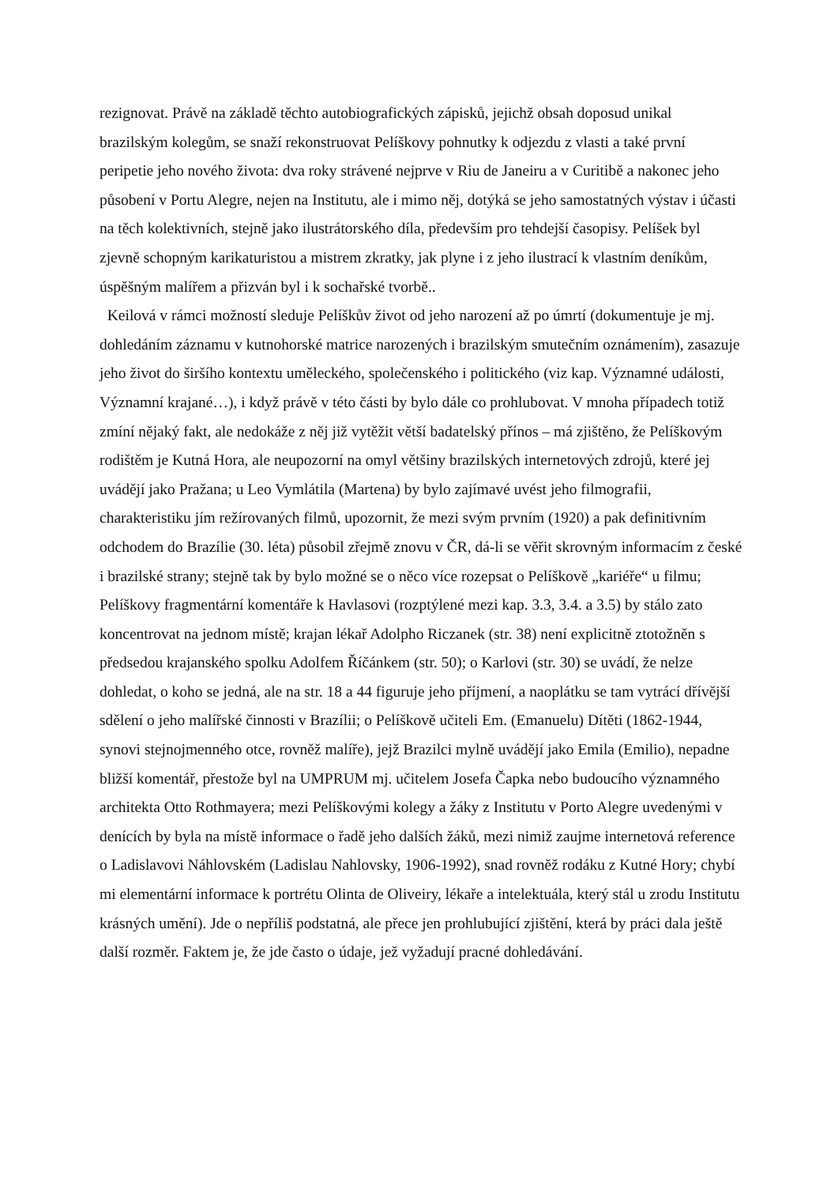rezignovat. Právě na základě těchto autobiografických zápisků, jejichž obsah doposud unikal brazilským kolegům, se snaží rekonstruovat Pelíškovy pohnutky k odjezdu z vlasti a také první peripetie jeho nového života: dva roky strávené nejprve v Riu de Janeiru a v Curitibě a nakonec jeho působení v Portu Alegre, nejen na Institutu, ale i mimo něj, dotýká se jeho samostatných výstav i účasti na těch kolektivních, stejně jako ilustrátorského díla, především pro tehdejší časopisy. Pelíšek byl zjevně schopným karikaturistou a mistrem zkratky, jak plyne i z jeho ilustrací k vlastním deníkům, úspěšným malířem a přizván byl i k sochařské tvorbě..
Keilová v rámci možností sleduje Pelíškův život od jeho narození až po úmrtí (dokumentuje je mj. dohledáním záznamu v kutnohorské matrice narozených i brazilským smutečním oznámením), zasazuje jeho život do širšího kontextu uměleckého, společenského i politického (viz kap. Významné události, Významní krajané…), i když právě v této části by bylo dále co prohlubovat. V mnoha případech totiž zmíní nějaký fakt, ale nedokáže z něj již vytěžit větší badatelský přínos – má zjištěno, že Pelíškovým rodištěm je Kutná Hora, ale neupozorní na omyl většiny brazilských internetových zdrojů, které jej uvádějí jako Pražana; u Leo Vymlátila (Martena) by bylo zajímavé uvést jeho filmografii, charakteristiku jím režírovaných filmů, upozornit, že mezi svým prvním (1920) a pak definitivním odchodem do Brazílie (30. léta) působil zřejmě znovu v ČR, dá-li se věřit skrovným informacím z české i brazilské strany; stejně tak by bylo možné se o něco více rozepsat o Pelíškově „kariéře“ u filmu; Pelíškovy fragmentární komentáře k Havlasovi (rozptýlené mezi kap. 3.3, 3.4. a 3.5) by stálo zato koncentrovat na jednom místě; krajan lékař Adolpho Riczanek (str. 38) není explicitně ztotožněn s předsedou krajanského spolku Adolfem Říčánkem (str. 50); o Karlovi (str. 30) se uvádí, že nelze dohledat, o koho se jedná, ale na str. 18 a 44 figuruje jeho příjmení, a naoplátku se tam vytrácí dřívější sdělení o jeho malířské činnosti v Brazílii; o Pelíškově učiteli Em. (Emanuelu) Dítěti (1862-1944, synovi stejnojmenného otce, rovněž malíře), jejž Brazilci mylně uvádějí jako Emila (Emilio), nepadne bližší komentář, přestože byl na UMPRUM mj. učitelem Josefa Čapka nebo budoucího významného architekta Otto Rothmayera; mezi Pelíškovými kolegy a žáky z Institutu v Porto Alegre uvedenými v denících by byla na místě informace o řadě jeho dalších žáků, mezi nimiž zaujme internetová reference o Ladislavovi Náhlovském (Ladislau Nahlovsky, 1906-1992), snad rovněž rodáku z Kutné Hory; chybí mi elementární informace k portrétu Olinta de Oliveiry, lékaře a intelektuála, který stál u zrodu Institutu krásných umění). Jde o nepříliš podstatná, ale přece jen prohlubující zjištění, která by práci dala ještě další rozměr. Faktem je, že jde často o údaje, jež vyžadují pracné dohledávání.